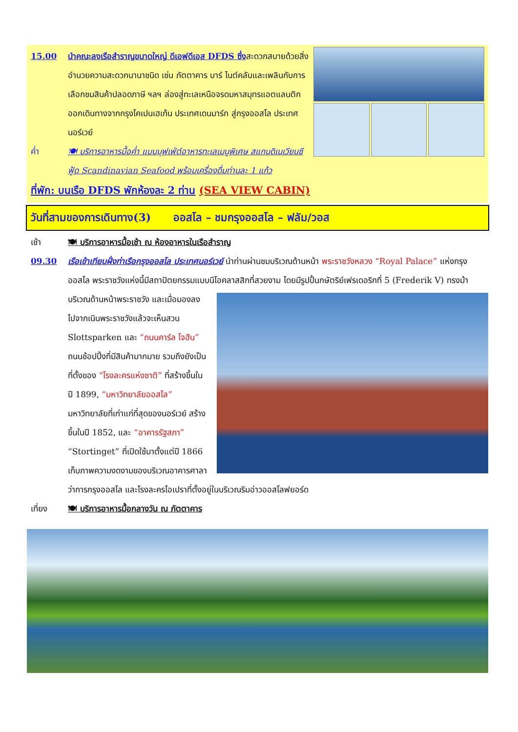15.00 นำคณะลงเรือสำราญขนาดใหญ่ ดีเอฟดีเอส DFDS ซึ่งสะดวกสบายด้วยสิ่งอำนวยความสะดวกนานาชนิด เช่น ภัตตาคาร บาร์ ไนต์คลับและเพลินกับการเลือกชมสินค้าปลอดภาษี ฯลฯ ล่องสู่ทะเลเหนือจรดมหาสมุทรแอตแลนติก ออกเดินทางจากกรุงโคเปนเฮเก้น ประเทศเดนมาร์ก สู่กรุงออสโล ประเทศนอร์เวย์
ค่ำ 🍽 บริการอาหารมื้อค่ำ แบบบุฟเฟ่ต์อาหารทะเลเมนูพิเศษ สแกนดิเนเวียนซีฟู้ด Scandinavian Seafood พร้อมเครื่องดื่มท่านละ 1 แก้ว
ที่พัก: บนเรือ DFDS พักห้องละ 2 ท่าน (SEA VIEW CABIN)
วันที่สามของการเดินทาง(3) ออสโล – ชมกรุงออสโล – ฟลัม/วอส
เช้า 🍽 บริการอาหารมื้อเช้า ณ ห้องอาหารในเรือสำราญ
09.30 เรือเข้าเทียบฝั่งท่าเรือกรุงออสโล ประเทศนอร์เวย์ นำท่านผ่านชมบริเวณด้านหน้า พระราชวังหลวง “Royal Palace” แห่งกรุงออสโล พระราชวังแห่งนี้มีสถาปัตยกรรมแบบนีโอคลาสสิกที่สวยงาม โดยมีรูปปั้นกษัตริย์เฟรเดอริกที่ 5 (Frederik V) ทรงม้าบริเวณ ด้านหน้าพระราชวัง และเมื่อมองลงไปจากเนินพระราชวังแล้วจะเห็นสวน Slottsparken และ “ถนนคาร์ล โจฮัน” ถนนช้อปปิ้งที่มีสินค้ามากมาย รวมถึงยังเป็นที่ตั้งของ “โรงละครแห่งชาติ” ที่สร้างขึ้นในปี 1899, “มหาวิทยาลัยออสโล” มหาวิทยาลัยที่เก่าแก่ที่สุดของนอร์เวย์ สร้างขึ้นในปี 1852, และ “อาคารรัฐสภา” “Stortinget” ที่เปิดใช้มาตั้งแต่ปี 1866 เก็บภาพความงดงามของบริเวณอาคารศาลาว่าการกรุงออสโล และโรงละครโอเปราที่ตั้งอยู่ในบริเวณริมอ่าวออสโลฟยอร์ด
เที่ยง 🍽 บริการอาหารมื้อกลางวัน ณ ภัตตาคาร